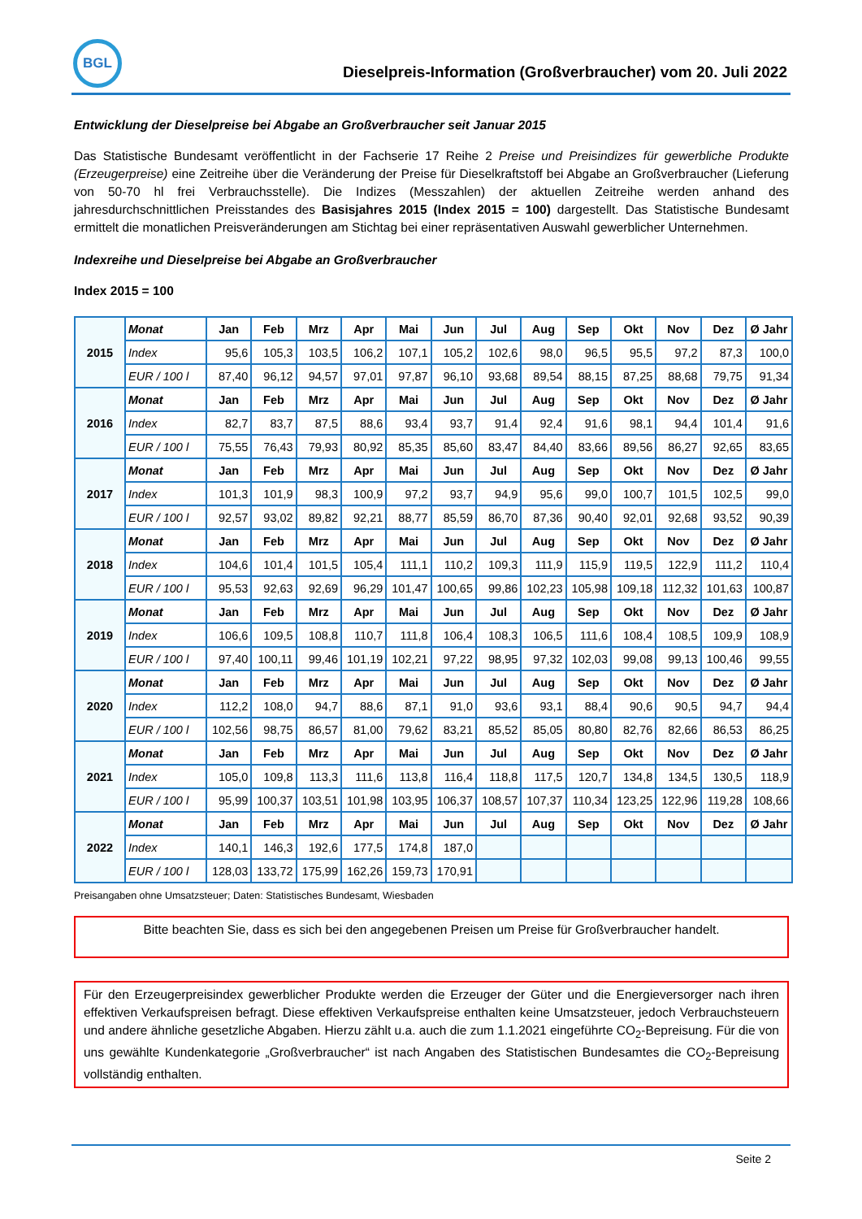BGL
Dieselpreis-Information (Großverbraucher) vom 20. Juli 2022
Entwicklung der Dieselpreise bei Abgabe an Großverbraucher seit Januar 2015
Das Statistische Bundesamt veröffentlicht in der Fachserie 17 Reihe 2 Preise und Preisindizes für gewerbliche Produkte (Erzeugerpreise) eine Zeitreihe über die Veränderung der Preise für Dieselkraftstoff bei Abgabe an Großverbraucher (Lieferung von 50-70 hl frei Verbrauchsstelle). Die Indizes (Messzahlen) der aktuellen Zeitreihe werden anhand des jahresdurchschnittlichen Preisstandes des Basisjahres 2015 (Index 2015 = 100) dargestellt. Das Statistische Bundesamt ermittelt die monatlichen Preisveränderungen am Stichtag bei einer repräsentativen Auswahl gewerblicher Unternehmen.
Indexreihe und Dieselpreise bei Abgabe an Großverbraucher
Index 2015 = 100
| 2015 | Monat | Jan | Feb | Mrz | Apr | Mai | Jun | Jul | Aug | Sep | Okt | Nov | Dez | Ø Jahr |
| | Index | 95,6 | 105,3 | 103,5 | 106,2 | 107,1 | 105,2 | 102,6 | 98,0 | 96,5 | 95,5 | 97,2 | 87,3 | 100,0 |
| | EUR / 100 l | 87,40 | 96,12 | 94,57 | 97,01 | 97,87 | 96,10 | 93,68 | 89,54 | 88,15 | 87,25 | 88,68 | 79,75 | 91,34 |
| 2016 | Monat | Jan | Feb | Mrz | Apr | Mai | Jun | Jul | Aug | Sep | Okt | Nov | Dez | Ø Jahr |
| | Index | 82,7 | 83,7 | 87,5 | 88,6 | 93,4 | 93,7 | 91,4 | 92,4 | 91,6 | 98,1 | 94,4 | 101,4 | 91,6 |
| | EUR / 100 l | 75,55 | 76,43 | 79,93 | 80,92 | 85,35 | 85,60 | 83,47 | 84,40 | 83,66 | 89,56 | 86,27 | 92,65 | 83,65 |
| 2017 | Monat | Jan | Feb | Mrz | Apr | Mai | Jun | Jul | Aug | Sep | Okt | Nov | Dez | Ø Jahr |
| | Index | 101,3 | 101,9 | 98,3 | 100,9 | 97,2 | 93,7 | 94,9 | 95,6 | 99,0 | 100,7 | 101,5 | 102,5 | 99,0 |
| | EUR / 100 l | 92,57 | 93,02 | 89,82 | 92,21 | 88,77 | 85,59 | 86,70 | 87,36 | 90,40 | 92,01 | 92,68 | 93,52 | 90,39 |
| 2018 | Monat | Jan | Feb | Mrz | Apr | Mai | Jun | Jul | Aug | Sep | Okt | Nov | Dez | Ø Jahr |
| | Index | 104,6 | 101,4 | 101,5 | 105,4 | 111,1 | 110,2 | 109,3 | 111,9 | 115,9 | 119,5 | 122,9 | 111,2 | 110,4 |
| | EUR / 100 l | 95,53 | 92,63 | 92,69 | 96,29 | 101,47 | 100,65 | 99,86 | 102,23 | 105,98 | 109,18 | 112,32 | 101,63 | 100,87 |
| 2019 | Monat | Jan | Feb | Mrz | Apr | Mai | Jun | Jul | Aug | Sep | Okt | Nov | Dez | Ø Jahr |
| | Index | 106,6 | 109,5 | 108,8 | 110,7 | 111,8 | 106,4 | 108,3 | 106,5 | 111,6 | 108,4 | 108,5 | 109,9 | 108,9 |
| | EUR / 100 l | 97,40 | 100,11 | 99,46 | 101,19 | 102,21 | 97,22 | 98,95 | 97,32 | 102,03 | 99,08 | 99,13 | 100,46 | 99,55 |
| 2020 | Monat | Jan | Feb | Mrz | Apr | Mai | Jun | Jul | Aug | Sep | Okt | Nov | Dez | Ø Jahr |
| | Index | 112,2 | 108,0 | 94,7 | 88,6 | 87,1 | 91,0 | 93,6 | 93,1 | 88,4 | 90,6 | 90,5 | 94,7 | 94,4 |
| | EUR / 100 l | 102,56 | 98,75 | 86,57 | 81,00 | 79,62 | 83,21 | 85,52 | 85,05 | 80,80 | 82,76 | 82,66 | 86,53 | 86,25 |
| 2021 | Monat | Jan | Feb | Mrz | Apr | Mai | Jun | Jul | Aug | Sep | Okt | Nov | Dez | Ø Jahr |
| | Index | 105,0 | 109,8 | 113,3 | 111,6 | 113,8 | 116,4 | 118,8 | 117,5 | 120,7 | 134,8 | 134,5 | 130,5 | 118,9 |
| | EUR / 100 l | 95,99 | 100,37 | 103,51 | 101,98 | 103,95 | 106,37 | 108,57 | 107,37 | 110,34 | 123,25 | 122,96 | 119,28 | 108,66 |
| 2022 | Monat | Jan | Feb | Mrz | Apr | Mai | Jun | Jul | Aug | Sep | Okt | Nov | Dez | Ø Jahr |
| | Index | 140,1 | 146,3 | 192,6 | 177,5 | 174,8 | 187,0 | | | | | | | |
| | EUR / 100 l | 128,03 | 133,72 | 175,99 | 162,26 | 159,73 | 170,91 | | | | | | | |
Preisangaben ohne Umsatzsteuer; Daten: Statistisches Bundesamt, Wiesbaden
Bitte beachten Sie, dass es sich bei den angegebenen Preisen um Preise für Großverbraucher handelt.
Für den Erzeugerpreisindex gewerblicher Produkte werden die Erzeuger der Güter und die Energieversorger nach ihren effektiven Verkaufspreisen befragt. Diese effektiven Verkaufspreise enthalten keine Umsatzsteuer, jedoch Verbrauchsteuern und andere ähnliche gesetzliche Abgaben. Hierzu zählt u.a. auch die zum 1.1.2021 eingeführte CO<sub>2</sub>-Bepreisung. Für die von uns gewählte Kundenkategorie „Großverbraucher“ ist nach Angaben des Statistischen Bundesamtes die CO<sub>2</sub>-Bepreisung vollständig enthalten.
Seite 2